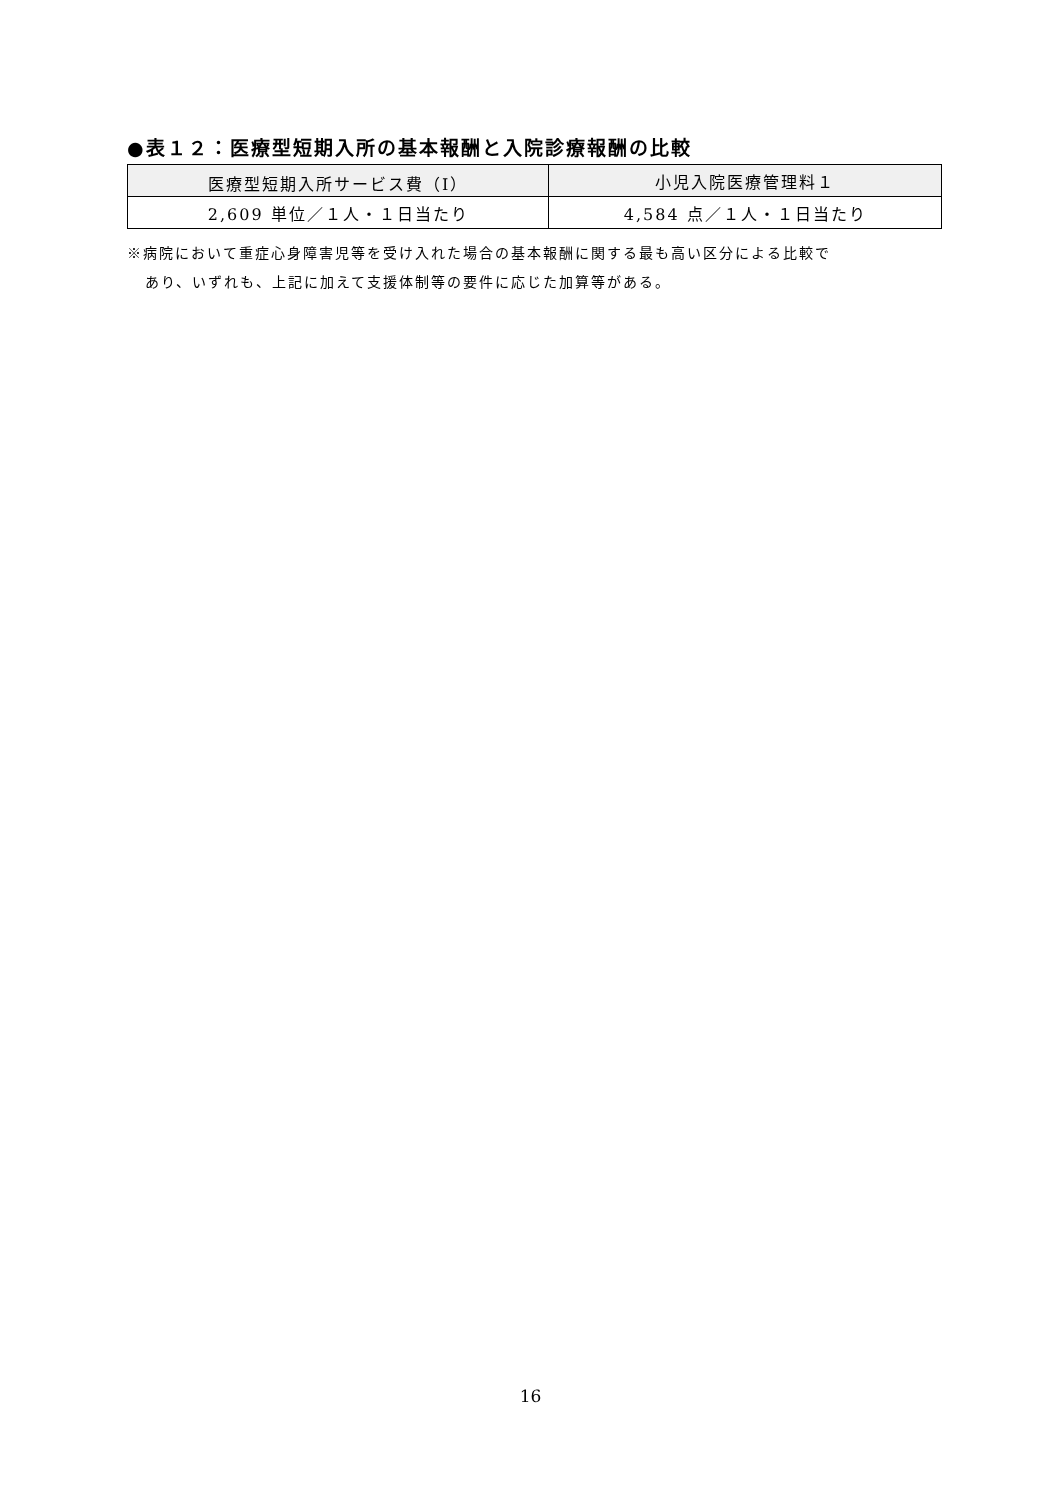●表１２：医療型短期入所の基本報酬と入院診療報酬の比較
| 医療型短期入所サービス費（Ⅰ） | 小児入院医療管理料１ |
| --- | --- |
| 2,609 単位／１人・１日当たり | 4,584 点／１人・１日当たり |
※病院において重症心身障害児等を受け入れた場合の基本報酬に関する最も高い区分による比較で
あり、いずれも、上記に加えて支援体制等の要件に応じた加算等がある。
16